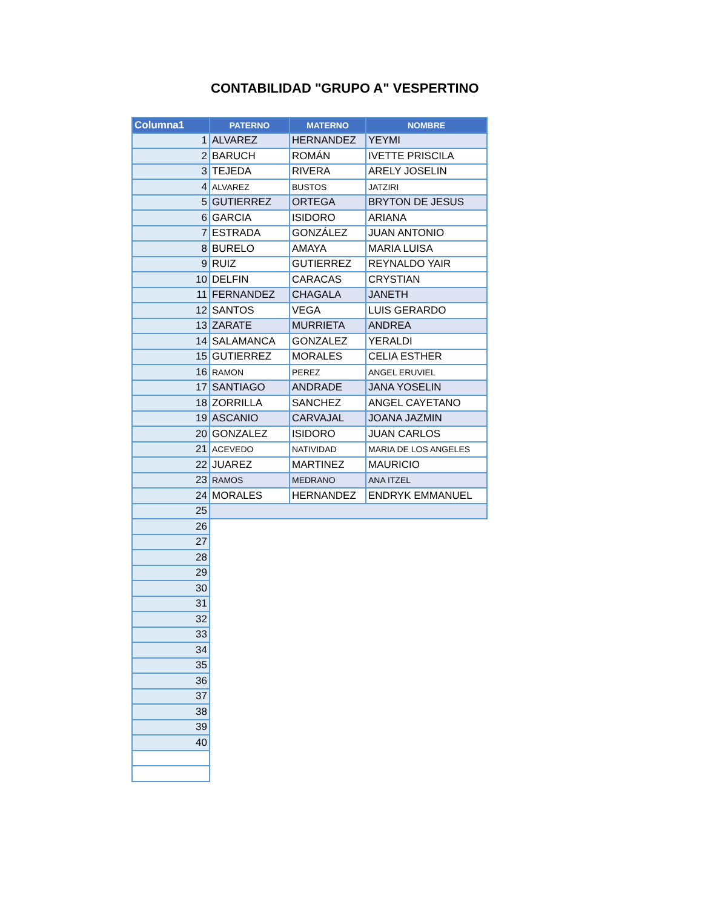CONTABILIDAD "GRUPO A" VESPERTINO
| Columna1 | PATERNO | MATERNO | NOMBRE |
| --- | --- | --- | --- |
| 1 | ALVAREZ | HERNANDEZ | YEYMI |
| 2 | BARUCH | ROMÁN | IVETTE PRISCILA |
| 3 | TEJEDA | RIVERA | ARELY JOSELIN |
| 4 | ALVAREZ | BUSTOS | JATZIRI |
| 5 | GUTIERREZ | ORTEGA | BRYTON DE JESUS |
| 6 | GARCIA | ISIDORO | ARIANA |
| 7 | ESTRADA | GONZÁLEZ | JUAN ANTONIO |
| 8 | BURELO | AMAYA | MARIA LUISA |
| 9 | RUIZ | GUTIERREZ | REYNALDO YAIR |
| 10 | DELFIN | CARACAS | CRYSTIAN |
| 11 | FERNANDEZ | CHAGALA | JANETH |
| 12 | SANTOS | VEGA | LUIS GERARDO |
| 13 | ZARATE | MURRIETA | ANDREA |
| 14 | SALAMANCA | GONZALEZ | YERALDI |
| 15 | GUTIERREZ | MORALES | CELIA ESTHER |
| 16 | RAMON | PEREZ | ANGEL ERUVIEL |
| 17 | SANTIAGO | ANDRADE | JANA YOSELIN |
| 18 | ZORRILLA | SANCHEZ | ANGEL CAYETANO |
| 19 | ASCANIO | CARVAJAL | JOANA JAZMIN |
| 20 | GONZALEZ | ISIDORO | JUAN CARLOS |
| 21 | ACEVEDO | NATIVIDAD | MARIA DE LOS ANGELES |
| 22 | JUAREZ | MARTINEZ | MAURICIO |
| 23 | RAMOS | MEDRANO | ANA ITZEL |
| 24 | MORALES | HERNANDEZ | ENDRYK EMMANUEL |
| 25 | | | |
| 26 | | | |
| 27 | | | |
| 28 | | | |
| 29 | | | |
| 30 | | | |
| 31 | | | |
| 32 | | | |
| 33 | | | |
| 34 | | | |
| 35 | | | |
| 36 | | | |
| 37 | | | |
| 38 | | | |
| 39 | | | |
| 40 | | | |